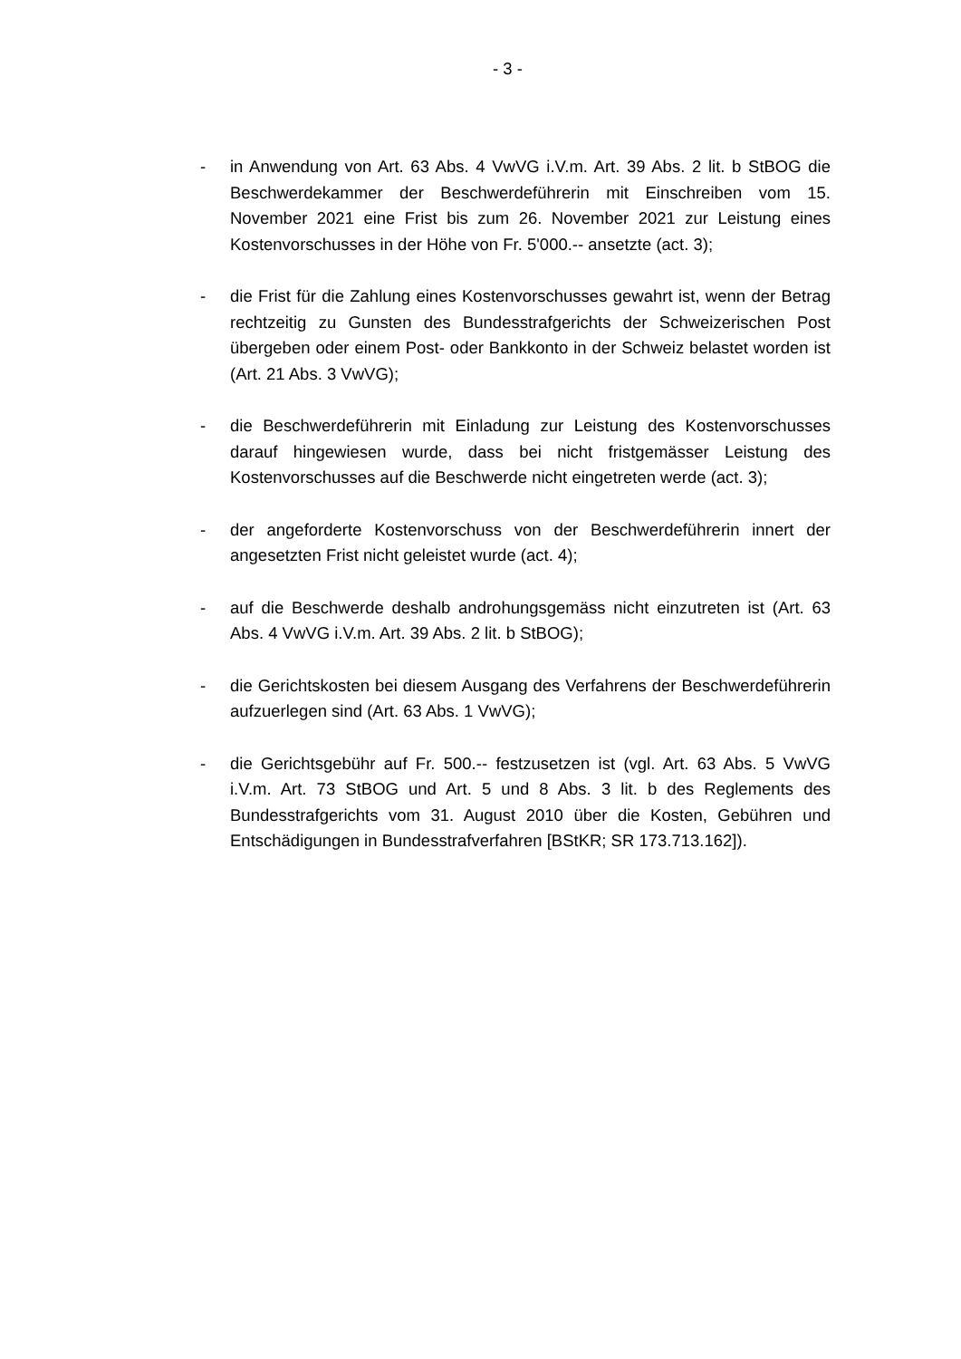- 3 -
- in Anwendung von Art. 63 Abs. 4 VwVG i.V.m. Art. 39 Abs. 2 lit. b StBOG die Beschwerdekammer der Beschwerdeführerin mit Einschreiben vom 15. November 2021 eine Frist bis zum 26. November 2021 zur Leistung eines Kostenvorschusses in der Höhe von Fr. 5'000.-- ansetzte (act. 3);
- die Frist für die Zahlung eines Kostenvorschusses gewahrt ist, wenn der Betrag rechtzeitig zu Gunsten des Bundesstrafgerichts der Schweizerischen Post übergeben oder einem Post- oder Bankkonto in der Schweiz belastet worden ist (Art. 21 Abs. 3 VwVG);
- die Beschwerdeführerin mit Einladung zur Leistung des Kostenvorschusses darauf hingewiesen wurde, dass bei nicht fristgemässer Leistung des Kostenvorschusses auf die Beschwerde nicht eingetreten werde (act. 3);
- der angeforderte Kostenvorschuss von der Beschwerdeführerin innert der angesetzten Frist nicht geleistet wurde (act. 4);
- auf die Beschwerde deshalb androhungsgemäss nicht einzutreten ist (Art. 63 Abs. 4 VwVG i.V.m. Art. 39 Abs. 2 lit. b StBOG);
- die Gerichtskosten bei diesem Ausgang des Verfahrens der Beschwerdeführerin aufzuerlegen sind (Art. 63 Abs. 1 VwVG);
- die Gerichtsgebühr auf Fr. 500.-- festzusetzen ist (vgl. Art. 63 Abs. 5 VwVG i.V.m. Art. 73 StBOG und Art. 5 und 8 Abs. 3 lit. b des Reglements des Bundesstrafgerichts vom 31. August 2010 über die Kosten, Gebühren und Entschädigungen in Bundesstrafverfahren [BStKR; SR 173.713.162]).